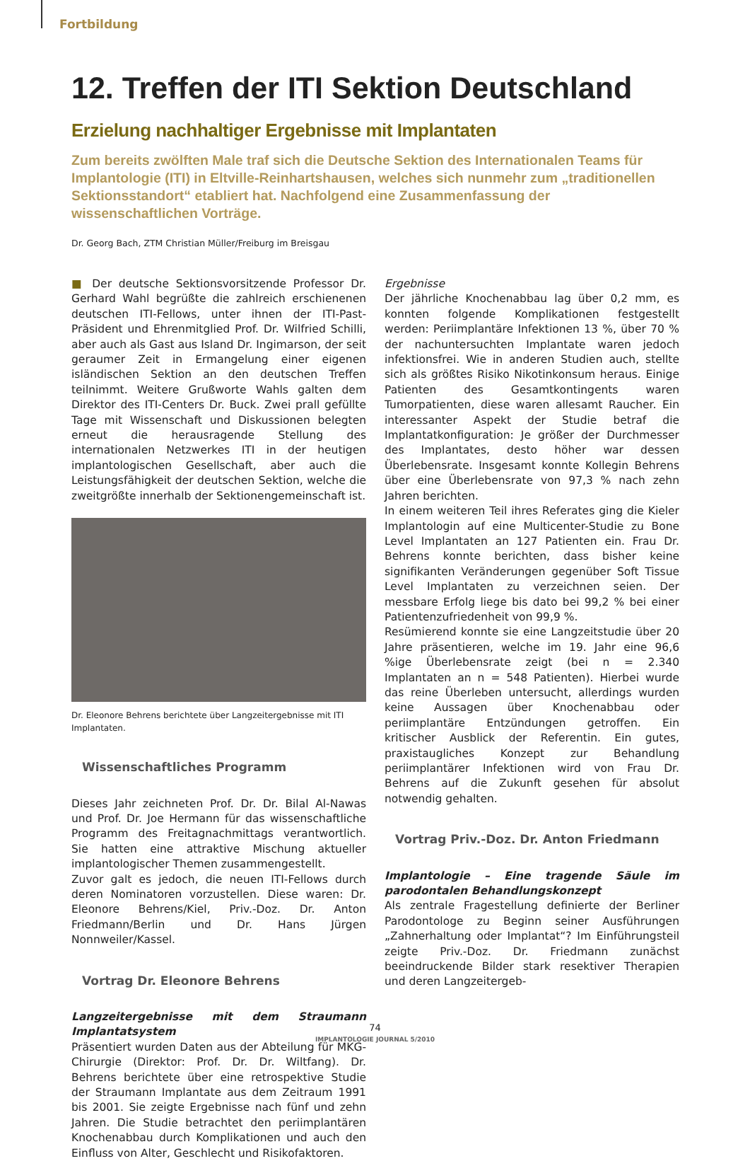Fortbildung
12. Treffen der ITI Sektion Deutschland
Erzielung nachhaltiger Ergebnisse mit Implantaten
Zum bereits zwölften Male traf sich die Deutsche Sektion des Internationalen Teams für Implantologie (ITI) in Eltville-Reinhartshausen, welches sich nunmehr zum „traditionellen Sektionsstandort“ etabliert hat. Nachfolgend eine Zusammenfassung der wissenschaftlichen Vorträge.
Dr. Georg Bach, ZTM Christian Müller/Freiburg im Breisgau
■ Der deutsche Sektionsvorsitzende Professor Dr. Gerhard Wahl begrüßte die zahlreich erschienenen deutschen ITI-Fellows, unter ihnen der ITI-Past-Präsident und Ehrenmitglied Prof. Dr. Wilfried Schilli, aber auch als Gast aus Island Dr. Ingimarson, der seit geraumer Zeit in Ermangelung einer eigenen isländischen Sektion an den deutschen Treffen teilnimmt. Weitere Grußworte Wahls galten dem Direktor des ITI-Centers Dr. Buck. Zwei prall gefüllte Tage mit Wissenschaft und Diskussionen belegten erneut die herausragende Stellung des internationalen Netzwerkes ITI in der heutigen implantologischen Gesellschaft, aber auch die Leistungsfähigkeit der deutschen Sektion, welche die zweitgrößte innerhalb der Sektionengemeinschaft ist.
Dr. Eleonore Behrens berichtete über Langzeitergebnisse mit ITI Implantaten.
Wissenschaftliches Programm
Dieses Jahr zeichneten Prof. Dr. Dr. Bilal Al-Nawas und Prof. Dr. Joe Hermann für das wissenschaftliche Programm des Freitagnachmittags verantwortlich. Sie hatten eine attraktive Mischung aktueller implantologischer Themen zusammengestellt.
Zuvor galt es jedoch, die neuen ITI-Fellows durch deren Nominatoren vorzustellen. Diese waren: Dr. Eleonore Behrens/Kiel, Priv.-Doz. Dr. Anton Friedmann/Berlin und Dr. Hans Jürgen Nonnweiler/Kassel.
Vortrag Dr. Eleonore Behrens
Langzeitergebnisse mit dem Straumann Implantatsystem
Präsentiert wurden Daten aus der Abteilung für MKG-Chirurgie (Direktor: Prof. Dr. Dr. Wiltfang). Dr. Behrens berichtete über eine retrospektive Studie der Straumann Implantate aus dem Zeitraum 1991 bis 2001. Sie zeigte Ergebnisse nach fünf und zehn Jahren. Die Studie betrachtet den periimplantären Knochenabbau durch Komplikationen und auch den Einfluss von Alter, Geschlecht und Risikofaktoren.
Ergebnisse
Der jährliche Knochenabbau lag über 0,2 mm, es konnten folgende Komplikationen festgestellt werden: Periimplantäre Infektionen 13 %, über 70 % der nachuntersuchten Implantate waren jedoch infektionsfrei. Wie in anderen Studien auch, stellte sich als größtes Risiko Nikotinkonsum heraus. Einige Patienten des Gesamtkontingents waren Tumorpatienten, diese waren allesamt Raucher. Ein interessanter Aspekt der Studie betraf die Implantatkonfiguration: Je größer der Durchmesser des Implantates, desto höher war dessen Überlebensrate. Insgesamt konnte Kollegin Behrens über eine Überlebensrate von 97,3 % nach zehn Jahren berichten.
In einem weiteren Teil ihres Referates ging die Kieler Implantologin auf eine Multicenter-Studie zu Bone Level Implantaten an 127 Patienten ein. Frau Dr. Behrens konnte berichten, dass bisher keine signifikanten Veränderungen gegenüber Soft Tissue Level Implantaten zu verzeichnen seien. Der messbare Erfolg liege bis dato bei 99,2 % bei einer Patientenzufriedenheit von 99,9 %.
Resümierend konnte sie eine Langzeitstudie über 20 Jahre präsentieren, welche im 19. Jahr eine 96,6 %ige Überlebensrate zeigt (bei n = 2.340 Implantaten an n = 548 Patienten). Hierbei wurde das reine Überleben untersucht, allerdings wurden keine Aussagen über Knochenabbau oder periimplantäre Entzündungen getroffen. Ein kritischer Ausblick der Referentin. Ein gutes, praxistaugliches Konzept zur Behandlung periimplantärer Infektionen wird von Frau Dr. Behrens auf die Zukunft gesehen für absolut notwendig gehalten.
Vortrag Priv.-Doz. Dr. Anton Friedmann
Implantologie – Eine tragende Säule im parodontalen Behandlungskonzept
Als zentrale Fragestellung definierte der Berliner Parodontologe zu Beginn seiner Ausführungen „Zahnerhaltung oder Implantat“? Im Einführungsteil zeigte Priv.-Doz. Dr. Friedmann zunächst beeindruckende Bilder stark resektiver Therapien und deren Langzeitergeb-
74
IMPLANTOLOGIE JOURNAL 5/2010